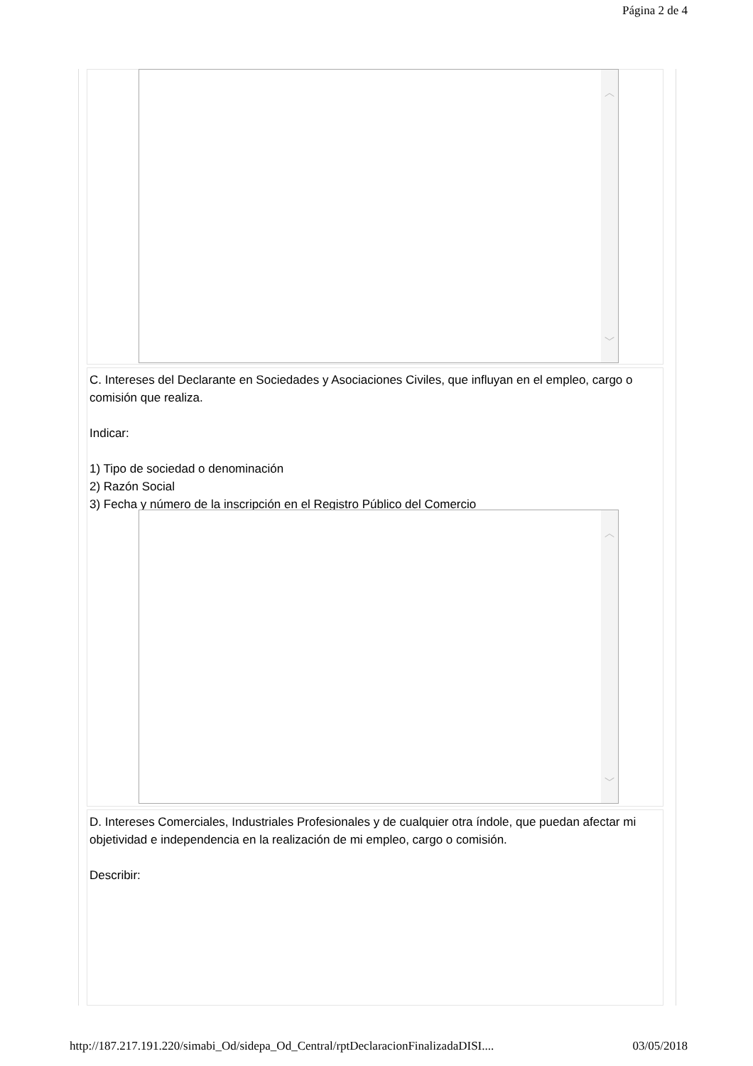Página 2 de 4
︿
﹀
C. Intereses del Declarante en Sociedades y Asociaciones Civiles, que influyan en el empleo, cargo o comisión que realiza.
Indicar:
1) Tipo de sociedad o denominación
2) Razón Social
3) Fecha y número de la inscripción en el Registro Público del Comercio
︿
﹀
D. Intereses Comerciales, Industriales Profesionales y de cualquier otra índole, que puedan afectar mi objetividad e independencia en la realización de mi empleo, cargo o comisión.
Describir:
http://187.217.191.220/simabi_Od/sidepa_Od_Central/rptDeclaracionFinalizadaDISI.... 03/05/2018